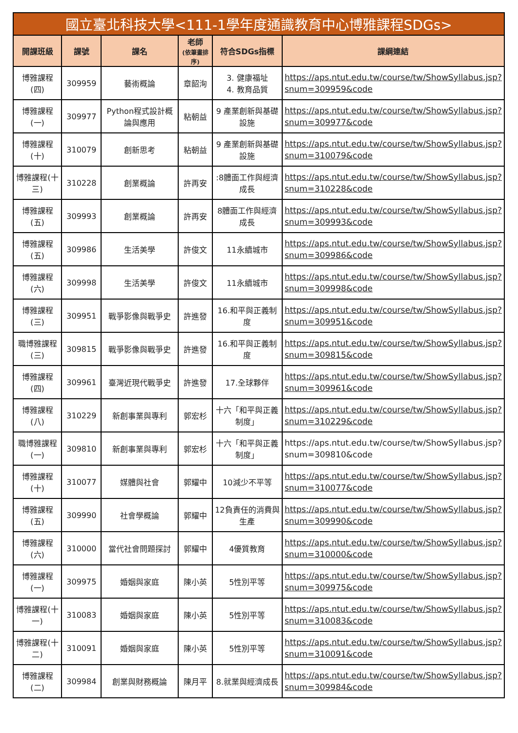| 國立臺北科技大學<111-1學年度通識教育中心博雅課程SDGs> | | | | | |
| --- | --- | --- | --- | --- | --- |
| 開課班級 | 課號 | 課名 | 老師 (依筆畫排序) | 符合SDGs指標 | 課綱連結 |
| 博雅課程(四) | 309959 | 藝術概論 | 章韶洵 | 3. 健康福址 4. 教育品質 | https://aps.ntut.edu.tw/course/tw/ShowSyllabus.jsp?snum=309959&code |
| 博雅課程(一) | 309977 | Python程式設計概論與應用 | 粘朝益 | 9 產業創新與基礎設施 | https://aps.ntut.edu.tw/course/tw/ShowSyllabus.jsp?snum=309977&code |
| 博雅課程(十) | 310079 | 創新思考 | 粘朝益 | 9 產業創新與基礎設施 | https://aps.ntut.edu.tw/course/tw/ShowSyllabus.jsp?snum=310079&code |
| 博雅課程(十三) | 310228 | 創業概論 | 許再安 | :8體面工作與經濟成長 | https://aps.ntut.edu.tw/course/tw/ShowSyllabus.jsp?snum=310228&code |
| 博雅課程(五) | 309993 | 創業概論 | 許再安 | 8體面工作與經濟成長 | https://aps.ntut.edu.tw/course/tw/ShowSyllabus.jsp?snum=309993&code |
| 博雅課程(五) | 309986 | 生活美學 | 許俊文 | 11永續城市 | https://aps.ntut.edu.tw/course/tw/ShowSyllabus.jsp?snum=309986&code |
| 博雅課程(六) | 309998 | 生活美學 | 許俊文 | 11永續城市 | https://aps.ntut.edu.tw/course/tw/ShowSyllabus.jsp?snum=309998&code |
| 博雅課程(三) | 309951 | 戰爭影像與戰爭史 | 許進發 | 16.和平與正義制度 | https://aps.ntut.edu.tw/course/tw/ShowSyllabus.jsp?snum=309951&code |
| 職博雅課程(三) | 309815 | 戰爭影像與戰爭史 | 許進發 | 16.和平與正義制度 | https://aps.ntut.edu.tw/course/tw/ShowSyllabus.jsp?snum=309815&code |
| 博雅課程(四) | 309961 | 臺灣近現代戰爭史 | 許進發 | 17.全球夥伴 | https://aps.ntut.edu.tw/course/tw/ShowSyllabus.jsp?snum=309961&code |
| 博雅課程(八) | 310229 | 新創事業與專利 | 郭宏杉 | 十六「和平與正義制度」 | https://aps.ntut.edu.tw/course/tw/ShowSyllabus.jsp?snum=310229&code |
| 職博雅課程(一) | 309810 | 新創事業與專利 | 郭宏杉 | 十六「和平與正義制度」 | https://aps.ntut.edu.tw/course/tw/ShowSyllabus.jsp?snum=309810&code |
| 博雅課程(十) | 310077 | 媒體與社會 | 郭耀中 | 10減少不平等 | https://aps.ntut.edu.tw/course/tw/ShowSyllabus.jsp?snum=310077&code |
| 博雅課程(五) | 309990 | 社會學概論 | 郭耀中 | 12負責任的消費與生產 | https://aps.ntut.edu.tw/course/tw/ShowSyllabus.jsp?snum=309990&code |
| 博雅課程(六) | 310000 | 當代社會問題探討 | 郭耀中 | 4優質教育 | https://aps.ntut.edu.tw/course/tw/ShowSyllabus.jsp?snum=310000&code |
| 博雅課程(一) | 309975 | 婚姻與家庭 | 陳小英 | 5性別平等 | https://aps.ntut.edu.tw/course/tw/ShowSyllabus.jsp?snum=309975&code |
| 博雅課程(十一) | 310083 | 婚姻與家庭 | 陳小英 | 5性別平等 | https://aps.ntut.edu.tw/course/tw/ShowSyllabus.jsp?snum=310083&code |
| 博雅課程(十二) | 310091 | 婚姻與家庭 | 陳小英 | 5性別平等 | https://aps.ntut.edu.tw/course/tw/ShowSyllabus.jsp?snum=310091&code |
| 博雅課程(二) | 309984 | 創業與財務概論 | 陳月平 | 8.就業與經濟成長 | https://aps.ntut.edu.tw/course/tw/ShowSyllabus.jsp?snum=309984&code |